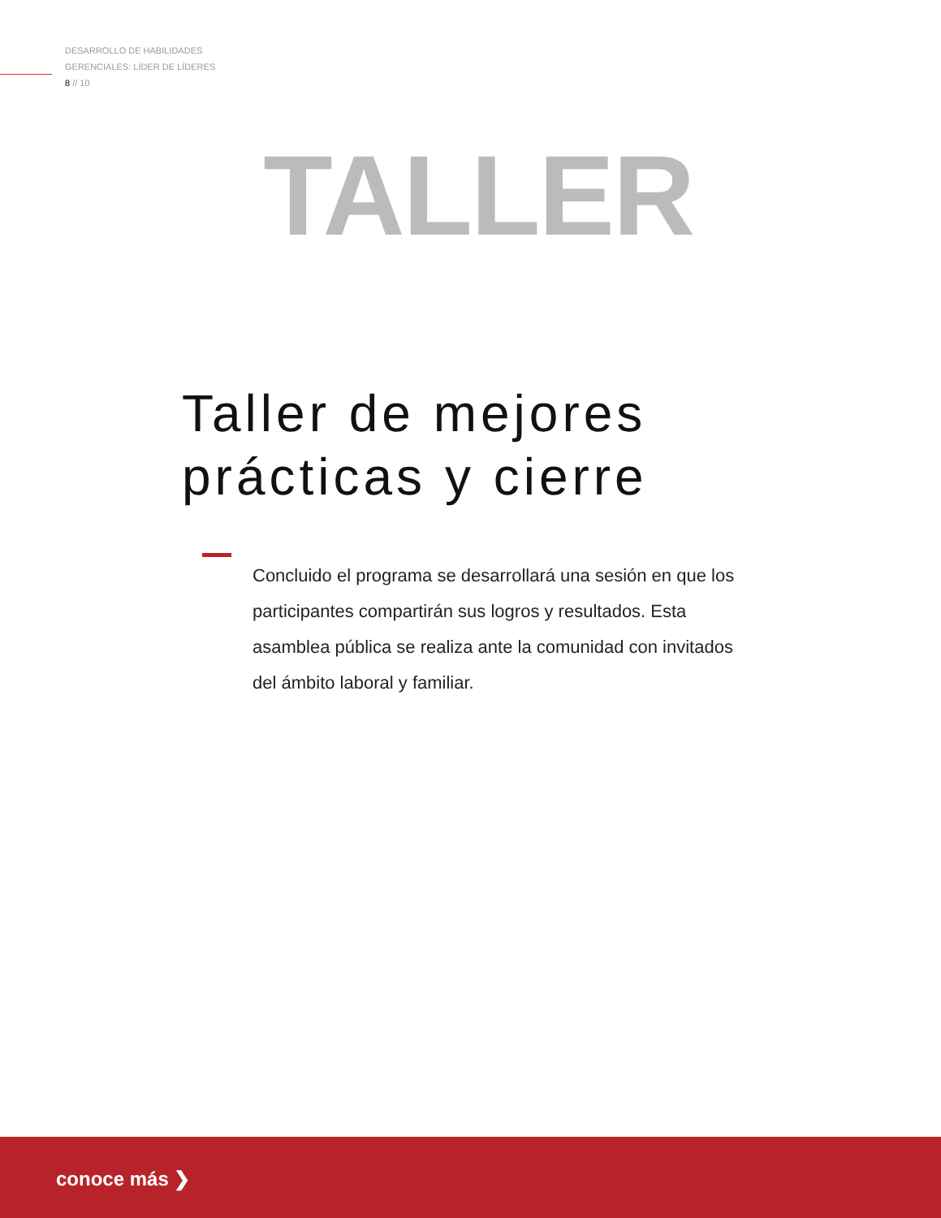DESARROLLO DE HABILIDADES
GERENCIALES: LÍDER DE LÍDERES
8 // 10
TALLER
Taller de mejores
prácticas y cierre
Concluido el programa se desarrollará una sesión en que los participantes compartirán sus logros y resultados. Esta asamblea pública se realiza ante la comunidad con invitados del ámbito laboral y familiar.
conoce más ❯